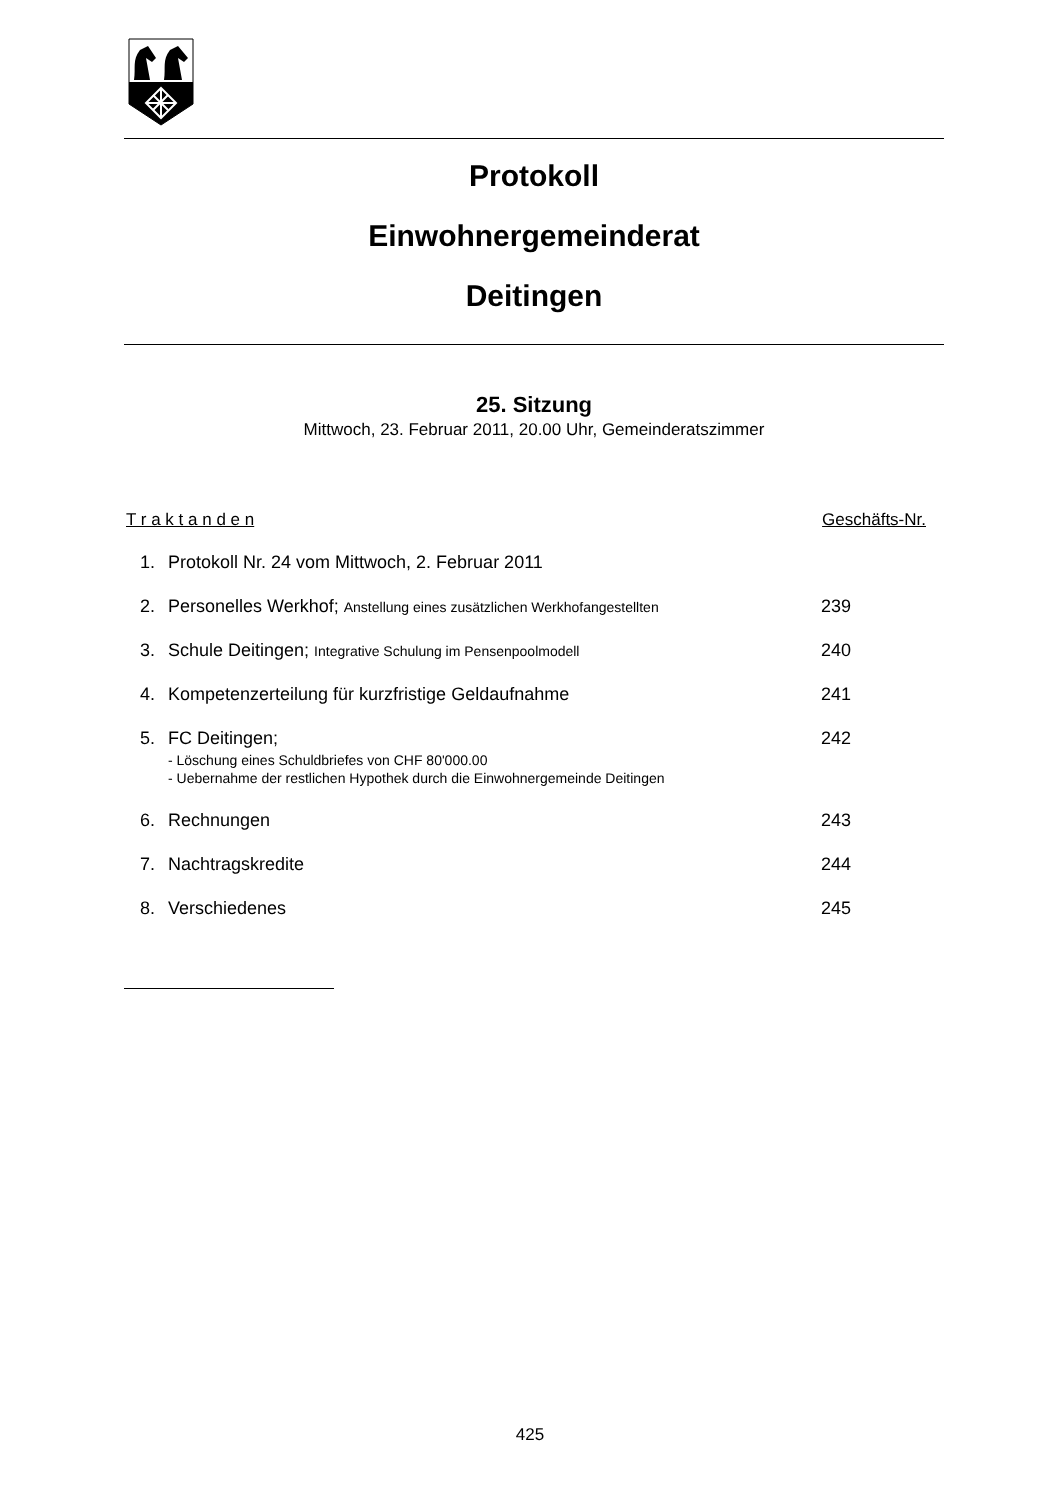Protokoll
Einwohnergemeinderat
Deitingen
25. Sitzung
Mittwoch, 23. Februar 2011, 20.00 Uhr, Gemeinderatszimmer
T r a k t a n d e n Geschäfts-Nr.
1. Protokoll Nr. 24 vom Mittwoch, 2. Februar 2011
2. Personelles Werkhof; Anstellung eines zusätzlichen Werkhofangestellten
239
3. Schule Deitingen; Integrative Schulung im Pensenpoolmodell
240
4. Kompetenzerteilung für kurzfristige Geldaufnahme
241
5. FC Deitingen;
- Löschung eines Schuldbriefes von CHF 80'000.00
- Uebernahme der restlichen Hypothek durch die Einwohnergemeinde Deitingen
242
6. Rechnungen 243
7. Nachtragskredite 244
8. Verschiedenes 245
425